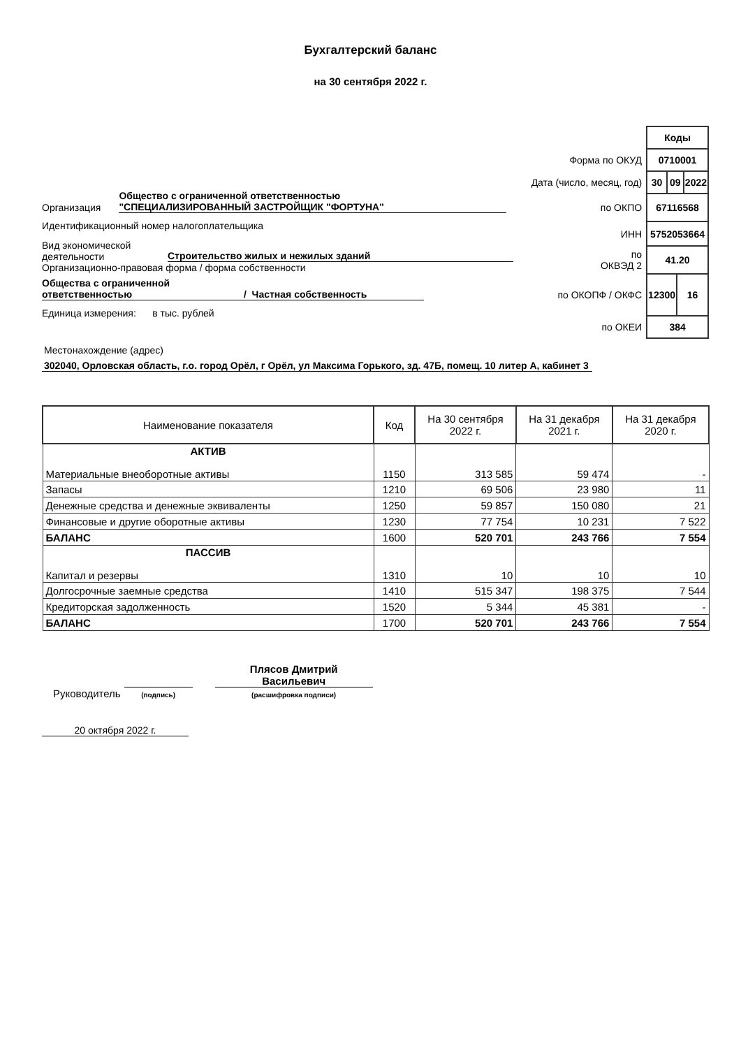Бухгалтерский баланс
на 30 сентября 2022 г.
Организация Общество с ограниченной ответственностью
"СПЕЦИАЛИЗИРОВАННЫЙ ЗАСТРОЙЩИК "ФОРТУНА"
Идентификационный номер налогоплательщика
Вид экономической
деятельности Строительство жилых и нежилых зданий
Организационно-правовая форма / форма собственности
Общества с ограниченной
ответственностью / Частная собственность
Единица измерения: в тыс. рублей
| | Коды | | | |
| Форма по ОКУД | 0710001 | | | |
| Дата (число, месяц, год) | 30 | 09 | | 2022 |
| по ОКПО | 67116568 | | | |
| ИНН | 5752053664 | | | |
| по ОКВЭД 2 | 41.20 | | | |
| по ОКОПФ / ОКФС | 12300 | | 16 | |
| по ОКЕИ | 384 | | | |
Местонахождение (адрес)
302040, Орловская область, г.о. город Орёл, г Орёл, ул Максима Горького, зд. 47Б, помещ. 10 литер А, кабинет 3
| Наименование показателя | Код | На 30 сентября 2022 г. | На 31 декабря 2021 г. | На 31 декабря 2020 г. |
| --- | --- | --- | --- | --- |
| АКТИВ Материальные внеоборотные активы | 1150 | 313 585 | 59 474 | - |
| Запасы | 1210 | 69 506 | 23 980 | 11 |
| Денежные средства и денежные эквиваленты | 1250 | 59 857 | 150 080 | 21 |
| Финансовые и другие оборотные активы | 1230 | 77 754 | 10 231 | 7 522 |
| БАЛАНС | 1600 | 520 701 | 243 766 | 7 554 |
| ПАССИВ Капитал и резервы | 1310 | 10 | 10 | 10 |
| Долгосрочные заемные средства | 1410 | 515 347 | 198 375 | 7 544 |
| Кредиторская задолженность | 1520 | 5 344 | 45 381 | - |
| БАЛАНС | 1700 | 520 701 | 243 766 | 7 554 |
Руководитель (подпись) Плясов Дмитрий
Васильевич
(расшифровка подписи)
20 октября 2022 г.